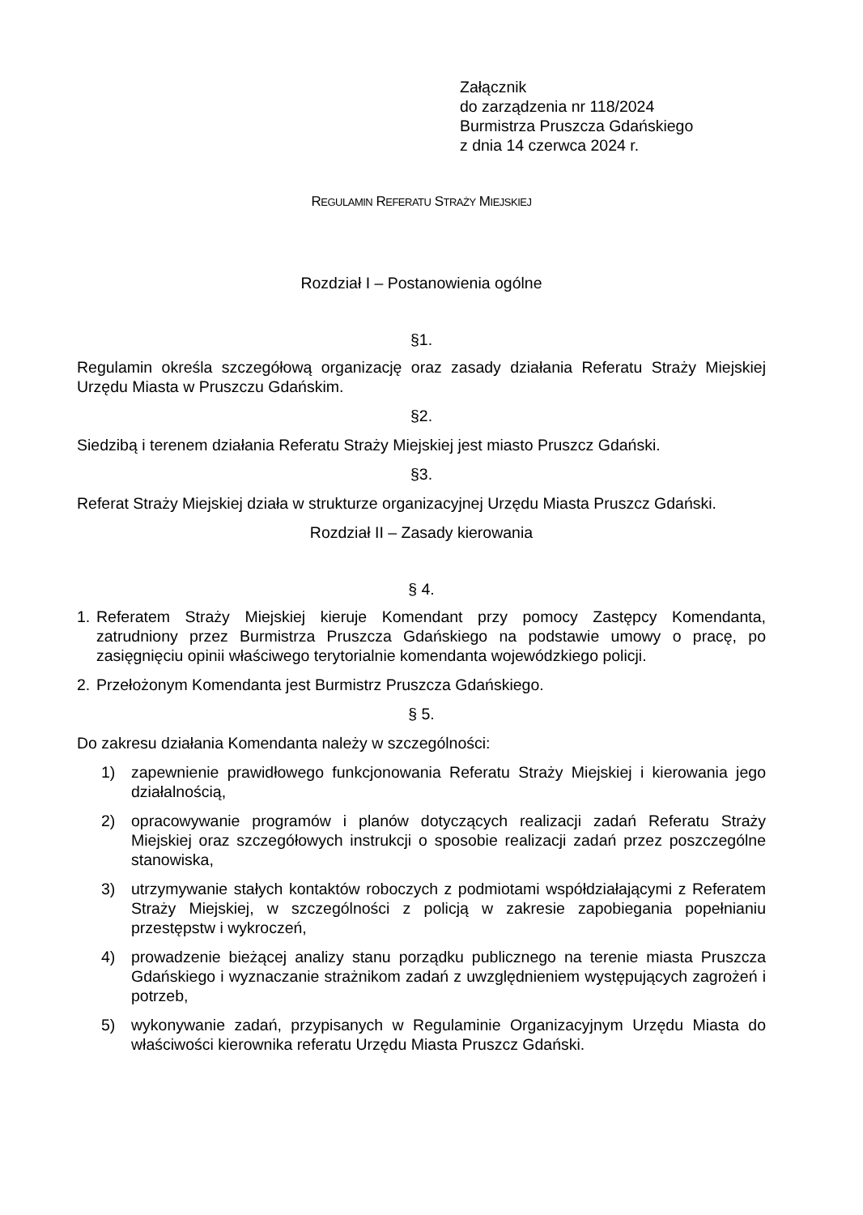Załącznik
do zarządzenia nr 118/2024
Burmistrza Pruszcza Gdańskiego
z dnia 14 czerwca 2024 r.
REGULAMIN REFERATU STRAŻY MIEJSKIEJ
Rozdział I – Postanowienia ogólne
§1.
Regulamin określa szczegółową organizację oraz zasady działania Referatu Straży Miejskiej Urzędu Miasta w Pruszczu Gdańskim.
§2.
Siedzibą i terenem działania Referatu Straży Miejskiej jest miasto Pruszcz Gdański.
§3.
Referat Straży Miejskiej działa w strukturze organizacyjnej Urzędu Miasta Pruszcz Gdański.
Rozdział II – Zasady kierowania
§ 4.
1. Referatem Straży Miejskiej kieruje Komendant przy pomocy Zastępcy Komendanta, zatrudniony przez Burmistrza Pruszcza Gdańskiego na podstawie umowy o pracę, po zasięgnięciu opinii właściwego terytorialnie komendanta wojewódzkiego policji.
2. Przełożonym Komendanta jest Burmistrz Pruszcza Gdańskiego.
§ 5.
Do zakresu działania Komendanta należy w szczególności:
1) zapewnienie prawidłowego funkcjonowania Referatu Straży Miejskiej i kierowania jego działalnością,
2) opracowywanie programów i planów dotyczących realizacji zadań Referatu Straży Miejskiej oraz szczegółowych instrukcji o sposobie realizacji zadań przez poszczególne stanowiska,
3) utrzymywanie stałych kontaktów roboczych z podmiotami współdziałającymi z Referatem Straży Miejskiej, w szczególności z policją w zakresie zapobiegania popełnianiu przestępstw i wykroczeń,
4) prowadzenie bieżącej analizy stanu porządku publicznego na terenie miasta Pruszcza Gdańskiego i wyznaczanie strażnikom zadań z uwzględnieniem występujących zagrożeń i potrzeb,
5) wykonywanie zadań, przypisanych w Regulaminie Organizacyjnym Urzędu Miasta do właściwości kierownika referatu Urzędu Miasta Pruszcz Gdański.